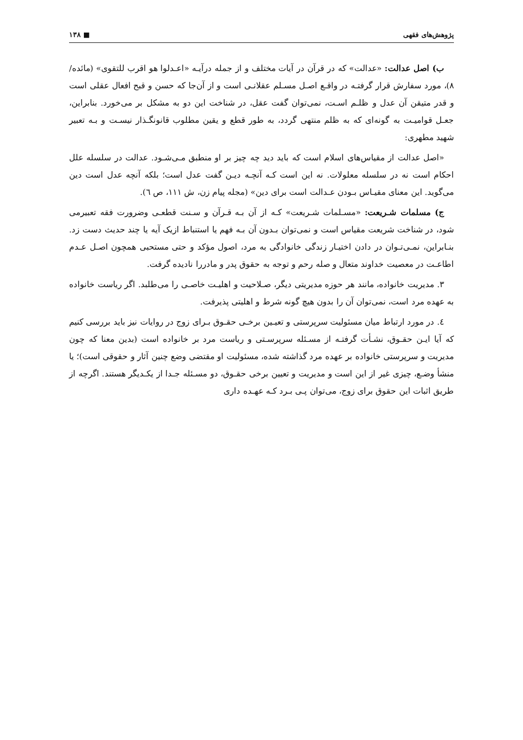پژوهش‌های فقهی ■ ۱۳۸
ب) اصل عدالت: «عدالت» که در قرآن در آیات مختلف و از جمله درآیـه «اعـدلوا هو اقرب للتقوی» (مائده/ ۸)، مورد سفارش قرار گرفتـه در واقـع اصـل مسـلم عقلانـی است و از آن‌جا که حسن و قبح افعال عقلی است و قدر متیقن آن عدل و ظلـم اسـت، نمی‌توان گفت عقل، در شناخت این دو به مشکل بر می‌خورد. بنابراین، جعـل قوامیـت به گونه‌ای که به ظلم منتهی گردد، به طور قطع و یقین مطلوب قانونگـذار نیسـت و بـه تعبیر شهید مطهری:
«اصل عدالت از مقیاس‌های اسلام است که باید دید چه چیز بر او منطبق مـی‌شـود. عدالت در سلسله علل احکام است نه در سلسله معلولات. نه این است کـه آنچـه دیـن گفت عدل است؛ بلکه آنچه عدل است دین می‌گوید. این معنای مقیـاس بـودن عـدالت است برای دین» (مجله پیام زن، ش ۱۱۱، ص ٦).
ج) مسلمات شـریعت: «مسـلمات شـریعت» کـه از آن بـه قـرآن و سـنت قطعـی وضرورت فقه تعبیرمی شود، در شناخت شریعت مقیاس است و نمی‌توان بـدون آن بـه فهم یا استنباط ازیک آیه یا چند حدیث دست زد. بنـابراین، نمـی‌تـوان در دادن اختیـار زندگی خانوادگی به مرد، اصول مؤکد و حتی مستحبی همچون اصـل عـدم اطاعـت در معصیت خداوند متعال و صله رحم و توجه به حقوق پدر و مادررا نادیده گرفت.
۳. مدیریت خانواده، مانند هر حوزه مدیریتی دیگر، صـلاحیت و اهلیـت خاصـی را می‌طلبد. اگر ریاست خانواده به عهده مرد است، نمی‌توان آن را بدون هیچ گونه شرط و اهلیتی پذیرفت.
٤. در مورد ارتباط میان مسئولیت سرپرستی و تعیـین برخـی حقـوق بـرای زوج در روایات نیز باید بررسی کنیم که آیا ایـن حقـوق، نشـأت گرفتـه از مسـئله سرپرسـتی و ریاست مرد بر خانواده است (بدین معنا که چون مدیریت و سرپرستی خانواده بر عهده مرد گذاشته شده، مسئولیت او مقتضی وضع چنین آثار و حقوقی است)؛ یا منشأ وضـع، چیزی غیر از این است و مدیریت و تعیین برخی حقـوق، دو مسـئله جـدا از یکـدیگر هستند. اگرچه از طریق اثبات این حقوق برای زوج، می‌توان پـی بـرد کـه عهـده داری